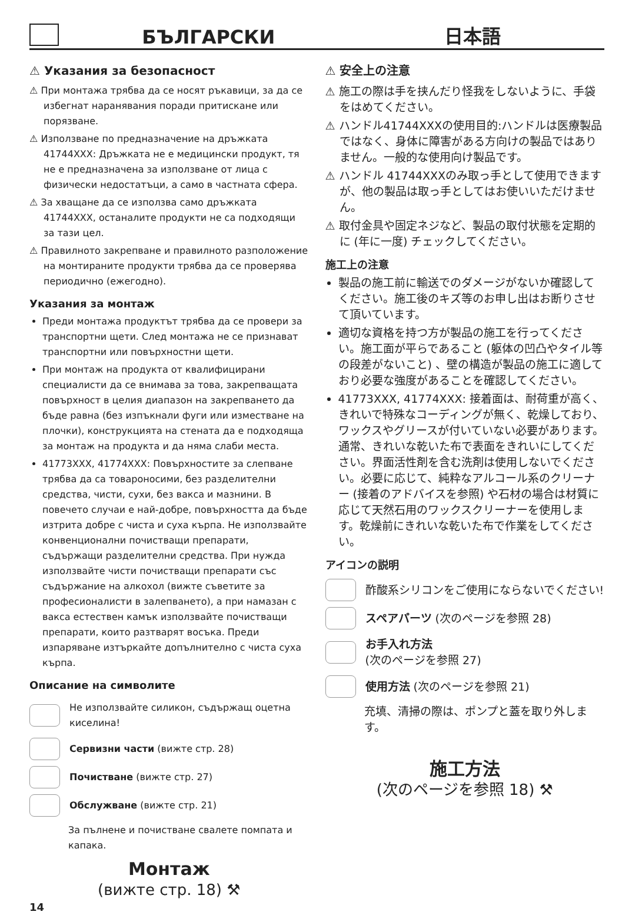БЪЛГАРСКИ
日本語
⚠ Указания за безопасност
⚠ При монтажа трябва да се носят ръкавици, за да се избегнат наранявания поради притискане или порязване.
⚠ Използване по предназначение на дръжката 41744XXX: Дръжката не е медицински продукт, тя не е предназначена за използване от лица с физически недостатъци, а само в частната сфера.
⚠ За хващане да се използва само дръжката 41744XXX, останалите продукти не са подходящи за тази цел.
⚠ Правилното закрепване и правилното разположение на монтираните продукти трябва да се проверява периодично (ежегодно).
Указания за монтаж
Преди монтажа продуктът трябва да се провери за транспортни щети. След монтажа не се признават транспортни или повърхностни щети.
При монтаж на продукта от квалифицирани специалисти да се внимава за това, закрепващата повърхност в целия диапазон на закрепването да бъде равна (без изпъкнали фуги или изместване на плочки), конструкцията на стената да е подходяща за монтаж на продукта и да няма слаби места.
41773XXX, 41774XXX: Повърхностите за слепване трябва да са товароносими, без разделителни средства, чисти, сухи, без вакса и мазнини. В повечето случаи е най-добре, повърхността да бъде изтрита добре с чиста и суха кърпа. Не използвайте конвенционални почистващи препарати, съдържащи разделителни средства. При нужда използвайте чисти почистващи препарати със съдържание на алкохол (вижте съветите за професионалисти в залепването), а при намазан с вакса естествен камък използвайте почистващи препарати, които разтварят восъка. Преди изпаряване изтъркайте допълнително с чиста суха кърпа.
Описание на символите
Не използвайте силикон, съдържащ оцетна киселина!
Сервизни части (вижте стр. 28)
Почистване (вижте стр. 27)
Обслужване (вижте стр. 21)
За пълнене и почистване свалете помпата и капака.
Монтаж
(вижте стр. 18) ⚒
14
⚠ 安全上の注意
⚠ 施工の際は手を挟んだり怪我をしないように、手袋をはめてください。
⚠ ハンドル41744XXXの使用目的:ハンドルは医療製品ではなく、身体に障害がある方向けの製品ではありません。一般的な使用向け製品です。
⚠ ハンドル 41744XXXのみ取っ手として使用できますが、他の製品は取っ手としてはお使いいただけません。
⚠ 取付金具や固定ネジなど、製品の取付状態を定期的に (年に一度) チェックしてください。
施工上の注意
製品の施工前に輸送でのダメージがないか確認してください。施工後のキズ等のお申し出はお断りさせて頂いています。
適切な資格を持つ方が製品の施工を行ってください。施工面が平らであること (躯体の凹凸やタイル等の段差がないこと) 、壁の構造が製品の施工に適しており必要な強度があることを確認してください。
41773XXX, 41774XXX: 接着面は、耐荷重が高く、きれいで特殊なコーディングが無く、乾燥しており、ワックスやグリースが付いていない必要があります。通常、きれいな乾いた布で表面をきれいにしてください。界面活性剤を含む洗剤は使用しないでください。必要に応じて、純粋なアルコール系のクリーナー (接着のアドバイスを参照) や石材の場合は材質に応じて天然石用のワックスクリーナーを使用します。乾燥前にきれいな乾いた布で作業をしてください。
アイコンの説明
酢酸系シリコンをご使用にならないでください!
スペアパーツ (次のページを参照 28)
お手入れ方法
(次のページを参照 27)
使用方法 (次のページを参照 21)
充填、清掃の際は、ポンプと蓋を取り外します。
施工方法
(次のページを参照 18) ⚒